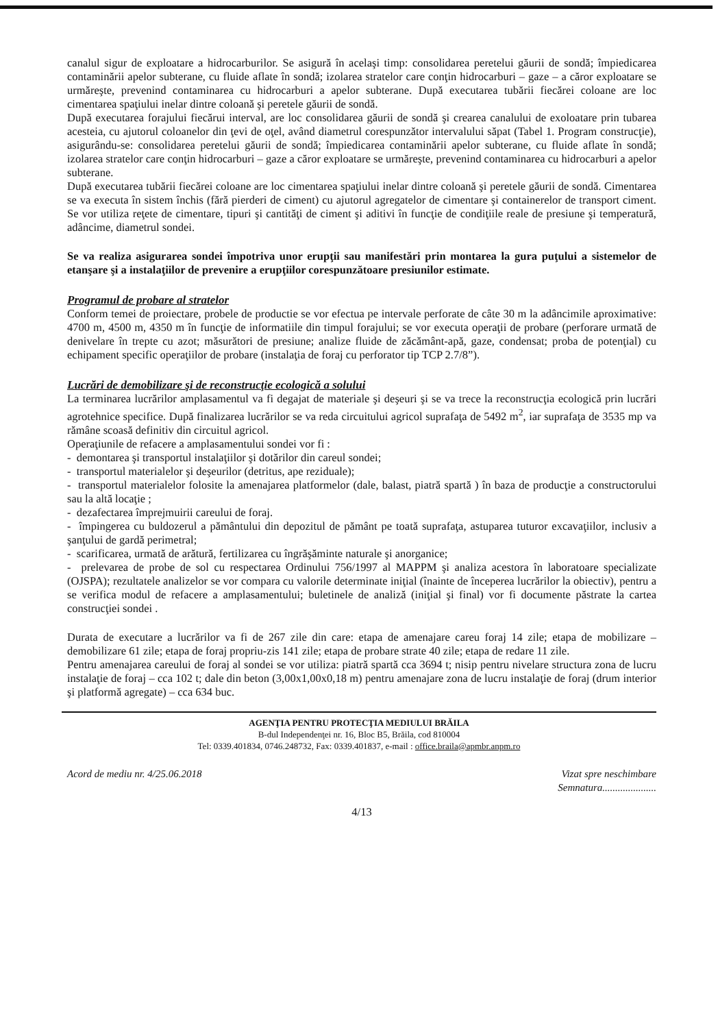canalul sigur de exploatare a hidrocarburilor. Se asigură în acelaşi timp: consolidarea peretelui găurii de sondă; împiedicarea contaminării apelor subterane, cu fluide aflate în sondă; izolarea stratelor care conţin hidrocarburi – gaze – a căror exploatare se urmăreşte, prevenind contaminarea cu hidrocarburi a apelor subterane. După executarea tubării fiecărei coloane are loc cimentarea spaţiului inelar dintre coloană şi peretele găurii de sondă.
După executarea forajului fiecărui interval, are loc consolidarea găurii de sondă şi crearea canalului de exoloatare prin tubarea acesteia, cu ajutorul coloanelor din ţevi de oţel, având diametrul corespunzător intervalului săpat (Tabel 1. Program construcţie), asigurându-se: consolidarea peretelui găurii de sondă; împiedicarea contaminării apelor subterane, cu fluide aflate în sondă; izolarea stratelor care conţin hidrocarburi – gaze a căror exploatare se urmăreşte, prevenind contaminarea cu hidrocarburi a apelor subterane.
După executarea tubării fiecărei coloane are loc cimentarea spaţiului inelar dintre coloană şi peretele găurii de sondă. Cimentarea se va executa în sistem închis (fără pierderi de ciment) cu ajutorul agregatelor de cimentare şi containerelor de transport ciment. Se vor utiliza reţete de cimentare, tipuri şi cantităţi de ciment şi aditivi în funcţie de condiţiile reale de presiune şi temperatură, adâncime, diametrul sondei.
Se va realiza asigurarea sondei împotriva unor erupţii sau manifestări prin montarea la gura puţului a sistemelor de etanşare şi a instalaţiilor de prevenire a erupţiilor corespunzătoare presiunilor estimate.
Programul de probare al stratelor
Conform temei de proiectare, probele de productie se vor efectua pe intervale perforate de câte 30 m la adâncimile aproximative: 4700 m, 4500 m, 4350 m în funcţie de informatiile din timpul forajului; se vor executa operaţii de probare (perforare urmată de denivelare în trepte cu azot; măsurători de presiune; analize fluide de zăcământ-apă, gaze, condensat; proba de potenţial) cu echipament specific operaţiilor de probare (instalaţia de foraj cu perforator tip TCP 2.7/8”).
Lucrări de demobilizare şi de reconstrucţie ecologică a solului
La terminarea lucrărilor amplasamentul va fi degajat de materiale şi deşeuri şi se va trece la reconstrucţia ecologică prin lucrări agrotehnice specifice. După finalizarea lucrărilor se va reda circuitului agricol suprafaţa de 5492 m<sup>2</sup>, iar suprafaţa de 3535 mp va rămâne scoasă definitiv din circuitul agricol.
Operaţiunile de refacere a amplasamentului sondei vor fi :
- demontarea şi transportul instalaţiilor şi dotărilor din careul sondei;
- transportul materialelor şi deşeurilor (detritus, ape reziduale);
- transportul materialelor folosite la amenajarea platformelor (dale, balast, piatră spartă ) în baza de producţie a constructorului sau la altă locaţie ;
- dezafectarea împrejmuirii careului de foraj.
- împingerea cu buldozerul a pământului din depozitul de pământ pe toată suprafaţa, astuparea tuturor excavaţiilor, inclusiv a şanţului de gardă perimetral;
- scarificarea, urmată de arătură, fertilizarea cu îngrăşăminte naturale şi anorganice;
- prelevarea de probe de sol cu respectarea Ordinului 756/1997 al MAPPM şi analiza acestora în laboratoare specializate (OJSPA); rezultatele analizelor se vor compara cu valorile determinate iniţial (înainte de începerea lucrărilor la obiectiv), pentru a se verifica modul de refacere a amplasamentului; buletinele de analiză (iniţial şi final) vor fi documente păstrate la cartea construcţiei sondei .
Durata de executare a lucrărilor va fi de 267 zile din care: etapa de amenajare careu foraj 14 zile; etapa de mobilizare – demobilizare 61 zile; etapa de foraj propriu-zis 141 zile; etapa de probare strate 40 zile; etapa de redare 11 zile.
Pentru amenajarea careului de foraj al sondei se vor utiliza: piatră spartă cca 3694 t; nisip pentru nivelare structura zona de lucru instalaţie de foraj – cca 102 t; dale din beton (3,00x1,00x0,18 m) pentru amenajare zona de lucru instalaţie de foraj (drum interior şi platformă agregate) – cca 634 buc.
AGENŢIA PENTRU PROTECŢIA MEDIULUI BRĂILA
B-dul Independenţei nr. 16, Bloc B5, Brăila, cod 810004
Tel: 0339.401834, 0746.248732, Fax: 0339.401837, e-mail : office.braila@apmbr.anpm.ro
Acord de mediu nr. 4/25.06.2018 Vizat spre neschimbare
Semnatura.....................
4/13